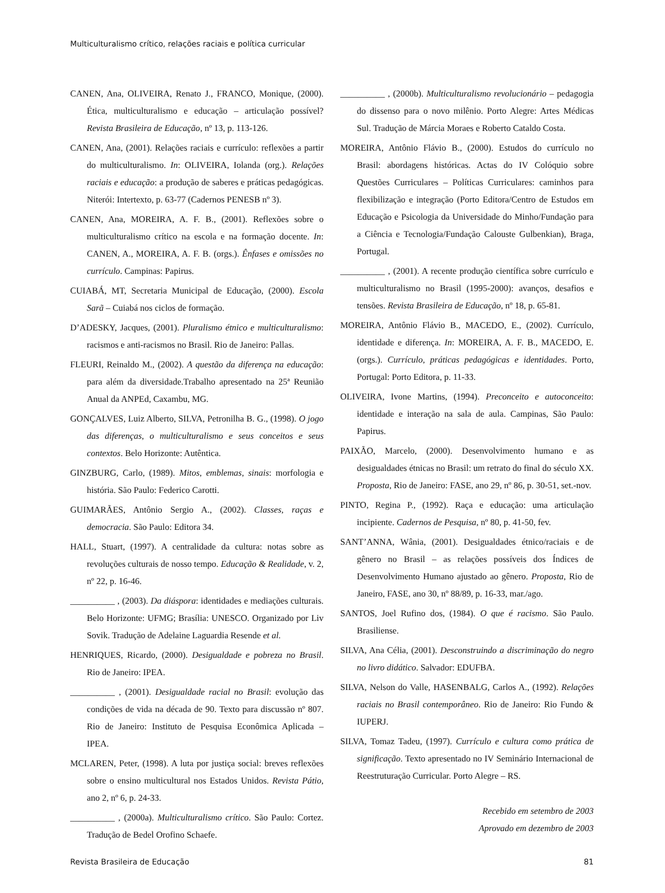Multiculturalismo crítico, relações raciais e política curricular
CANEN, Ana, OLIVEIRA, Renato J., FRANCO, Monique, (2000). Ética, multiculturalismo e educação – articulação possível? Revista Brasileira de Educação, nº 13, p. 113-126.
CANEN, Ana, (2001). Relações raciais e currículo: reflexões a partir do multiculturalismo. In: OLIVEIRA, Iolanda (org.). Relações raciais e educação: a produção de saberes e práticas pedagógicas. Niterói: Intertexto, p. 63-77 (Cadernos PENESB nº 3).
CANEN, Ana, MOREIRA, A. F. B., (2001). Reflexões sobre o multiculturalismo crítico na escola e na formação docente. In: CANEN, A., MOREIRA, A. F. B. (orgs.). Ênfases e omissões no currículo. Campinas: Papirus.
CUIABÁ, MT, Secretaria Municipal de Educação, (2000). Escola Sarã – Cuiabá nos ciclos de formação.
D’ADESKY, Jacques, (2001). Pluralismo étnico e multiculturalismo: racismos e anti-racismos no Brasil. Rio de Janeiro: Pallas.
FLEURI, Reinaldo M., (2002). A questão da diferença na educação: para além da diversidade.Trabalho apresentado na 25ª Reunião Anual da ANPEd, Caxambu, MG.
GONÇALVES, Luiz Alberto, SILVA, Petronilha B. G., (1998). O jogo das diferenças, o multiculturalismo e seus conceitos e seus contextos. Belo Horizonte: Autêntica.
GINZBURG, Carlo, (1989). Mitos, emblemas, sinais: morfologia e história. São Paulo: Federico Carotti.
GUIMARÃES, Antônio Sergio A., (2002). Classes, raças e democracia. São Paulo: Editora 34.
HALL, Stuart, (1997). A centralidade da cultura: notas sobre as revoluções culturais de nosso tempo. Educação & Realidade, v. 2, nº 22, p. 16-46.
__________ , (2003). Da diáspora: identidades e mediações culturais. Belo Horizonte: UFMG; Brasília: UNESCO. Organizado por Liv Sovik. Tradução de Adelaine Laguardia Resende et al.
HENRIQUES, Ricardo, (2000). Desigualdade e pobreza no Brasil. Rio de Janeiro: IPEA.
__________ , (2001). Desigualdade racial no Brasil: evolução das condições de vida na década de 90. Texto para discussão nº 807. Rio de Janeiro: Instituto de Pesquisa Econômica Aplicada – IPEA.
MCLAREN, Peter, (1998). A luta por justiça social: breves reflexões sobre o ensino multicultural nos Estados Unidos. Revista Pátio, ano 2, nº 6, p. 24-33.
__________ , (2000a). Multiculturalismo crítico. São Paulo: Cortez. Tradução de Bedel Orofino Schaefe.
__________ , (2000b). Multiculturalismo revolucionário – pedagogia do dissenso para o novo milênio. Porto Alegre: Artes Médicas Sul. Tradução de Márcia Moraes e Roberto Cataldo Costa.
MOREIRA, Antônio Flávio B., (2000). Estudos do currículo no Brasil: abordagens históricas. Actas do IV Colóquio sobre Questões Curriculares – Políticas Curriculares: caminhos para flexibilização e integração (Porto Editora/Centro de Estudos em Educação e Psicologia da Universidade do Minho/Fundação para a Ciência e Tecnologia/Fundação Calouste Gulbenkian), Braga, Portugal.
__________ , (2001). A recente produção científica sobre currículo e multiculturalismo no Brasil (1995-2000): avanços, desafios e tensões. Revista Brasileira de Educação, nº 18, p. 65-81.
MOREIRA, Antônio Flávio B., MACEDO, E., (2002). Currículo, identidade e diferença. In: MOREIRA, A. F. B., MACEDO, E. (orgs.). Currículo, práticas pedagógicas e identidades. Porto, Portugal: Porto Editora, p. 11-33.
OLIVEIRA, Ivone Martins, (1994). Preconceito e autoconceito: identidade e interação na sala de aula. Campinas, São Paulo: Papirus.
PAIXÃO, Marcelo, (2000). Desenvolvimento humano e as desigualdades étnicas no Brasil: um retrato do final do século XX. Proposta, Rio de Janeiro: FASE, ano 29, nº 86, p. 30-51, set.-nov.
PINTO, Regina P., (1992). Raça e educação: uma articulação incipiente. Cadernos de Pesquisa, nº 80, p. 41-50, fev.
SANT’ANNA, Wânia, (2001). Desigualdades étnico/raciais e de gênero no Brasil – as relações possíveis dos Índices de Desenvolvimento Humano ajustado ao gênero. Proposta, Rio de Janeiro, FASE, ano 30, nº 88/89, p. 16-33, mar./ago.
SANTOS, Joel Rufino dos, (1984). O que é racismo. São Paulo. Brasiliense.
SILVA, Ana Célia, (2001). Desconstruindo a discriminação do negro no livro didático. Salvador: EDUFBA.
SILVA, Nelson do Valle, HASENBALG, Carlos A., (1992). Relações raciais no Brasil contemporâneo. Rio de Janeiro: Rio Fundo & IUPERJ.
SILVA, Tomaz Tadeu, (1997). Currículo e cultura como prática de significação. Texto apresentado no IV Seminário Internacional de Reestruturação Curricular. Porto Alegre – RS.
Recebido em setembro de 2003
Aprovado em dezembro de 2003
Revista Brasileira de Educação 81